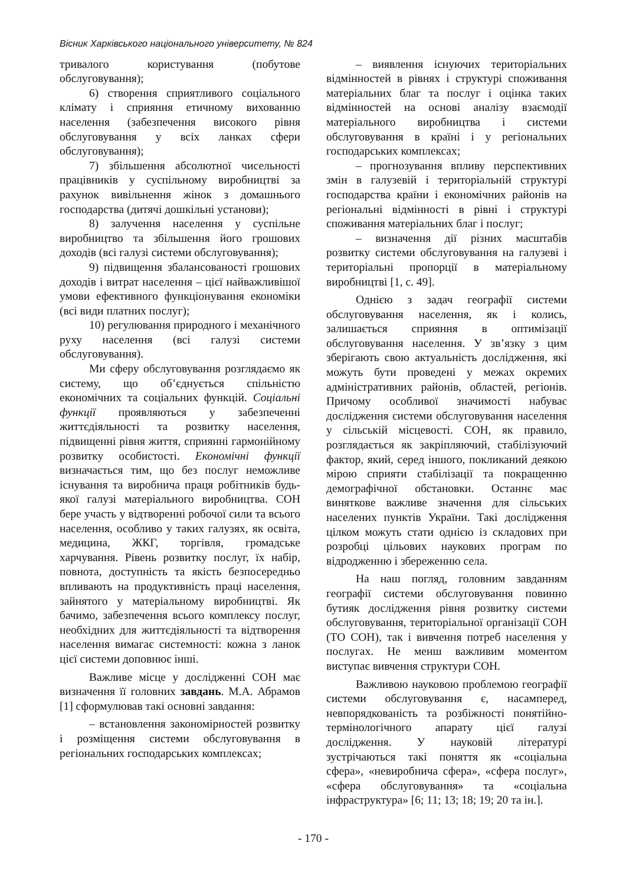Вісник Харківського національного університету, № 824
тривалого користування (побутове обслуговування);
6) створення сприятливого соціального клімату і сприяння етичному вихованню населення (забезпечення високого рівня обслуговування у всіх ланках сфери обслуговування);
7) збільшення абсолютної чисельності працівників у суспільному виробництві за рахунок вивільнення жінок з домашнього господарства (дитячі дошкільні установи);
8) залучення населення у суспільне виробництво та збільшення його грошових доходів (всі галузі системи обслуговування);
9) підвищення збалансованості грошових доходів і витрат населення – цієї найважливішої умови ефективного функціонування економіки (всі види платних послуг);
10) регулювання природного і механічного руху населення (всі галузі системи обслуговування).
Ми сферу обслуговування розглядаємо як систему, що об’єднується спільністю економічних та соціальних функцій. Соціальні функції проявляються у забезпеченні життєдіяльності та розвитку населення, підвищенні рівня життя, сприянні гармонійному розвитку особистості. Економічні функції визначається тим, що без послуг неможливе існування та виробнича праця робітників будь-якої галузі матеріального виробництва. СОН бере участь у відтворенні робочої сили та всього населення, особливо у таких галузях, як освіта, медицина, ЖКГ, торгівля, громадське харчування. Рівень розвитку послуг, їх набір, повнота, доступність та якість безпосередньо впливають на продуктивність праці населення, зайнятого у матеріальному виробництві. Як бачимо, забезпечення всього комплексу послуг, необхідних для життєдіяльності та відтворення населення вимагає системності: кожна з ланок цієї системи доповнює інші.
Важливе місце у дослідженні СОН має визначення її головних завдань. М.А. Абрамов [1] сформулював такі основні завдання:
– встановлення закономірностей розвитку і розміщення системи обслуговування в регіональних господарських комплексах;
– виявлення існуючих територіальних відмінностей в рівнях і структурі споживання матеріальних благ та послуг і оцінка таких відмінностей на основі аналізу взаємодії матеріального виробництва і системи обслуговування в країні і у регіональних господарських комплексах;
– прогнозування впливу перспективних змін в галузевій і територіальній структурі господарства країни і економічних районів на регіональні відмінності в рівні і структурі споживання матеріальних благ і послуг;
– визначення дії різних масштабів розвитку системи обслуговування на галузеві і територіальні пропорції в матеріальному виробництві [1, с. 49].
Однією з задач географії системи обслуговування населення, як і колись, залишається сприяння в оптимізації обслуговування населення. У зв’язку з цим зберігають свою актуальність дослідження, які можуть бути проведені у межах окремих адміністративних районів, областей, регіонів. Причому особливої значимості набуває дослідження системи обслуговування населення у сільській місцевості. СОН, як правило, розглядається як закріпляючий, стабілізуючий фактор, який, серед іншого, покликаний деякою мірою сприяти стабілізації та покращенню демографічної обстановки. Останнє має виняткове важливе значення для сільських населених пунктів України. Такі дослідження цілком можуть стати однією із складових при розробці цільових наукових програм по відродженню і збереженню села.
На наш погляд, головним завданням географії системи обслуговування повинно бутияк дослідження рівня розвитку системи обслуговування, територіальної організації СОН (ТО СОН), так і вивчення потреб населення у послугах. Не менш важливим моментом виступає вивчення структури СОН.
Важливою науковою проблемою географії системи обслуговування є, насамперед, невпорядкованість та розбіжності понятійно-термінологічного апарату цієї галузі дослідження. У науковій літературі зустрічаються такі поняття як «соціальна сфера», «невиробнича сфера», «сфера послуг», «сфера обслуговування» та «соціальна інфраструктура» [6; 11; 13; 18; 19; 20 та ін.].
- 170 -